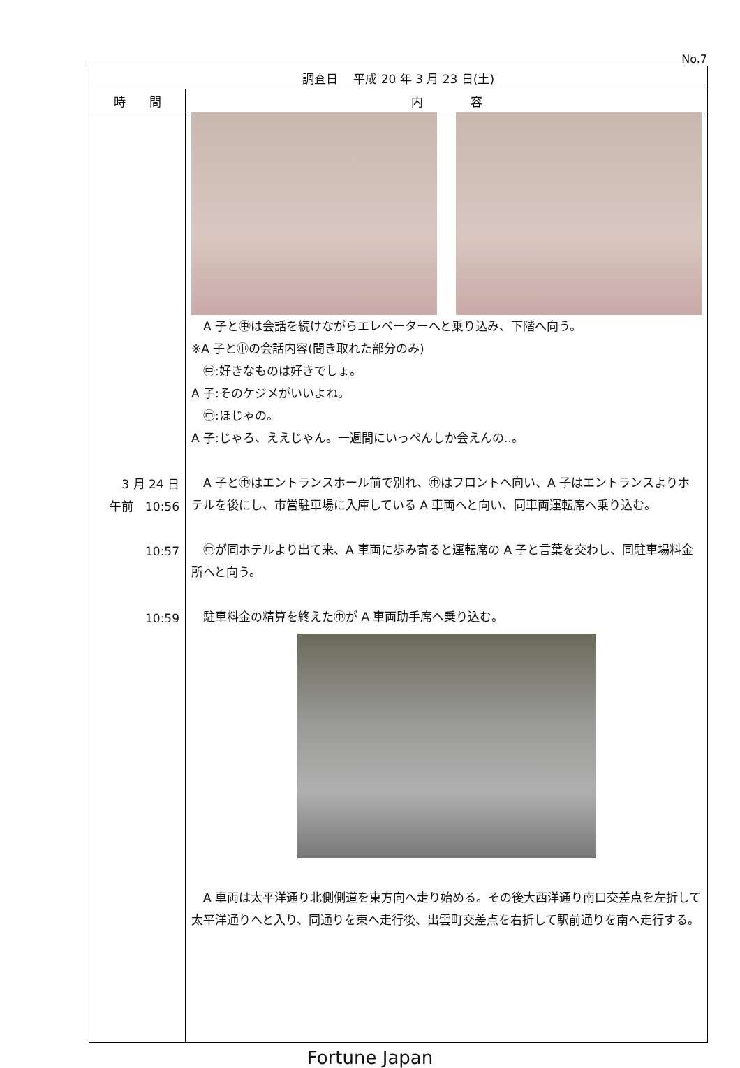No.7
| 調査日 平成 20 年 3 月 23 日(土) | |
| --- | --- |
| 時 間 | 内 容 |
| 3 月 24 日 午前 10:56 10:57 10:59 | A 子と㊥は会話を続けながらエレベーターへと乗り込み、下階へ向う。 ※A 子と㊥の会話内容(聞き取れた部分のみ) ㊥:好きなものは好きでしょ。 A 子:そのケジメがいいよね。 ㊥:ほじゃの。 A 子:じゃろ、ええじゃん。一週間にいっぺんしか会えんの‥。 A 子と㊥はエントランスホール前で別れ、㊥はフロントへ向い、A 子はエントランスよりホテルを後にし、市営駐車場に入庫している A 車両へと向い、同車両運転席へ乗り込む。 ㊥が同ホテルより出て来、A 車両に歩み寄ると運転席の A 子と言葉を交わし、同駐車場料金所へと向う。 駐車料金の精算を終えた㊥が A 車両助手席へ乗り込む。 A 車両は太平洋通り北側側道を東方向へ走り始める。その後大西洋通り南口交差点を左折して太平洋通りへと入り、同通りを東へ走行後、出雲町交差点を右折して駅前通りを南へ走行する。 |
Fortune Japan